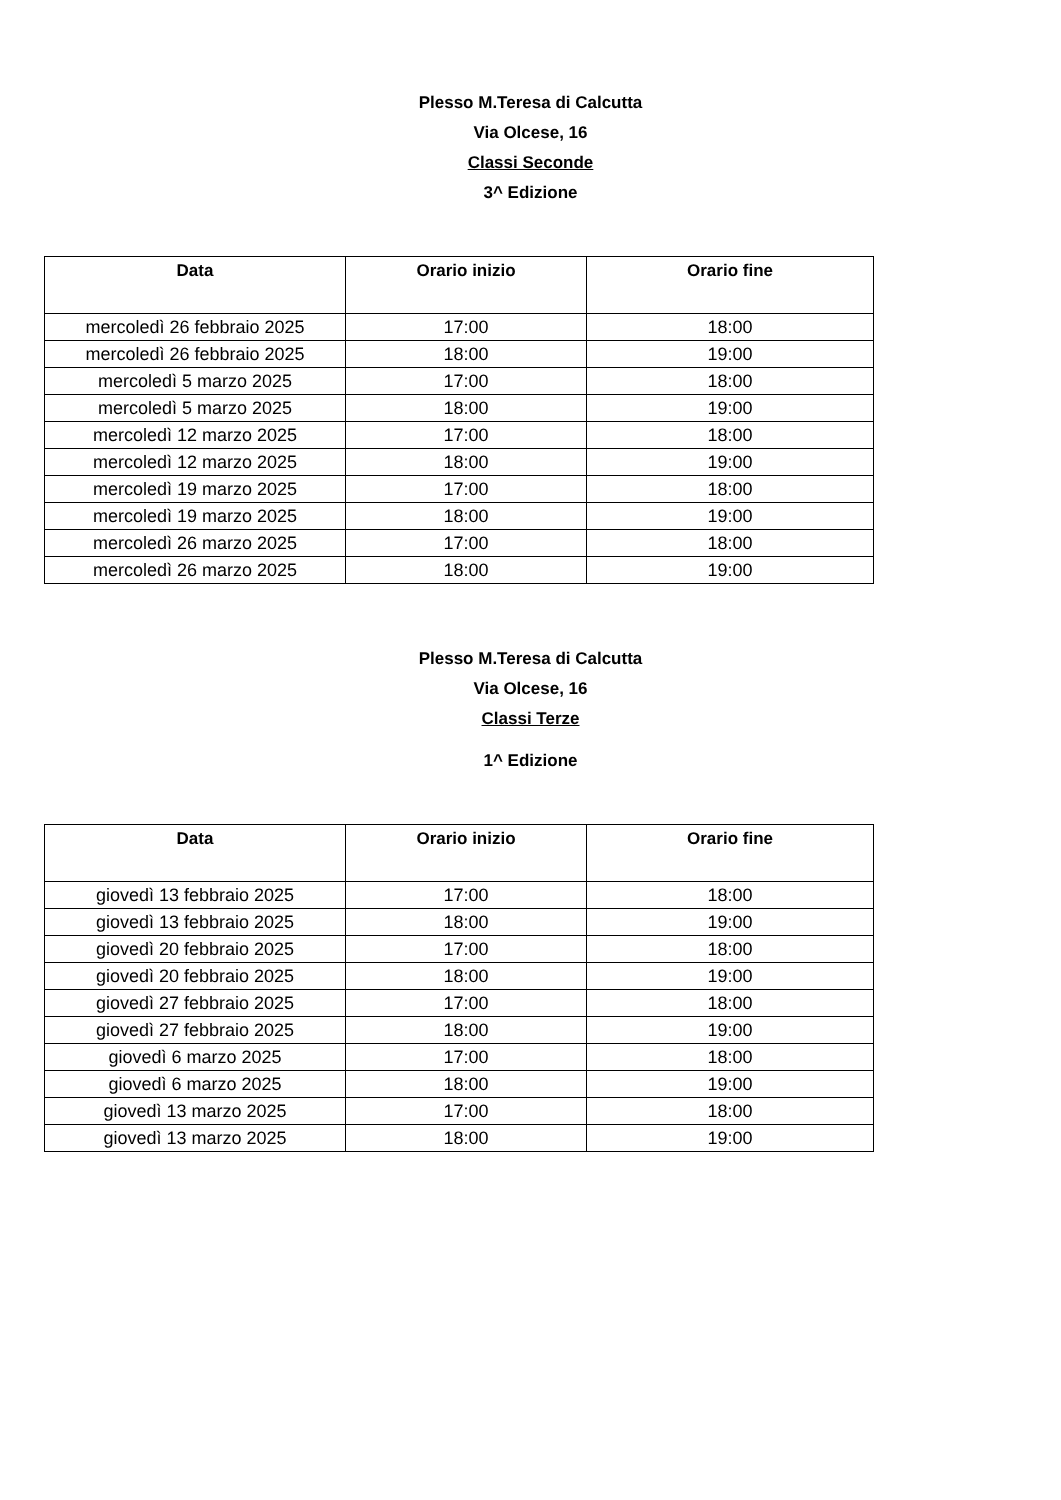Plesso M.Teresa di Calcutta
Via Olcese, 16
Classi Seconde
3^ Edizione
| Data | Orario inizio | Orario fine |
| --- | --- | --- |
| mercoledì 26 febbraio 2025 | 17:00 | 18:00 |
| mercoledì 26 febbraio 2025 | 18:00 | 19:00 |
| mercoledì 5 marzo 2025 | 17:00 | 18:00 |
| mercoledì 5 marzo 2025 | 18:00 | 19:00 |
| mercoledì 12 marzo 2025 | 17:00 | 18:00 |
| mercoledì 12 marzo 2025 | 18:00 | 19:00 |
| mercoledì 19 marzo 2025 | 17:00 | 18:00 |
| mercoledì 19 marzo 2025 | 18:00 | 19:00 |
| mercoledì 26 marzo 2025 | 17:00 | 18:00 |
| mercoledì 26 marzo 2025 | 18:00 | 19:00 |
Plesso M.Teresa di Calcutta
Via Olcese, 16
Classi Terze
1^ Edizione
| Data | Orario inizio | Orario fine |
| --- | --- | --- |
| giovedì 13 febbraio 2025 | 17:00 | 18:00 |
| giovedì 13 febbraio 2025 | 18:00 | 19:00 |
| giovedì 20 febbraio 2025 | 17:00 | 18:00 |
| giovedì 20 febbraio 2025 | 18:00 | 19:00 |
| giovedì 27 febbraio 2025 | 17:00 | 18:00 |
| giovedì 27 febbraio 2025 | 18:00 | 19:00 |
| giovedì 6 marzo 2025 | 17:00 | 18:00 |
| giovedì 6 marzo 2025 | 18:00 | 19:00 |
| giovedì 13 marzo 2025 | 17:00 | 18:00 |
| giovedì 13 marzo 2025 | 18:00 | 19:00 |